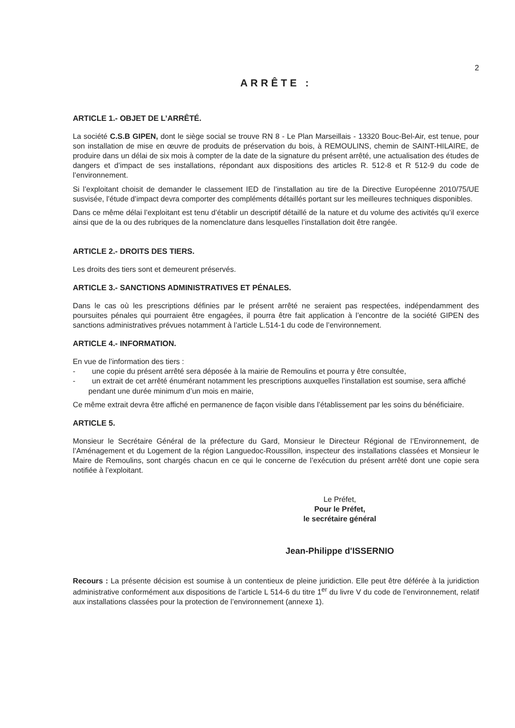2
ARRÊTE :
ARTICLE 1.- OBJET DE L’ARRÊTÉ.
La société C.S.B GIPEN, dont le siège social se trouve RN 8 - Le Plan Marseillais - 13320 Bouc-Bel-Air, est tenue, pour son installation de mise en œuvre de produits de préservation du bois, à REMOULINS, chemin de SAINT-HILAIRE, de produire dans un délai de six mois à compter de la date de la signature du présent arrêté, une actualisation des études de dangers et d’impact de ses installations, répondant aux dispositions des articles R. 512-8 et R 512-9 du code de l’environnement.
Si l’exploitant choisit de demander le classement IED de l’installation au tire de la Directive Européenne 2010/75/UE susvisée, l’étude d’impact devra comporter des compléments détaillés portant sur les meilleures techniques disponibles.
Dans ce même délai l’exploitant est tenu d’établir un descriptif détaillé de la nature et du volume des activités qu’il exerce ainsi que de la ou des rubriques de la nomenclature dans lesquelles l’installation doit être rangée.
ARTICLE 2.- DROITS DES TIERS.
Les droits des tiers sont et demeurent préservés.
ARTICLE 3.- SANCTIONS ADMINISTRATIVES ET PÉNALES.
Dans le cas où les prescriptions définies par le présent arrêté ne seraient pas respectées, indépendamment des poursuites pénales qui pourraient être engagées, il pourra être fait application à l’encontre de la société GIPEN des sanctions administratives prévues notamment à l’article L.514-1 du code de l’environnement.
ARTICLE 4.- INFORMATION.
En vue de l’information des tiers :
- une copie du présent arrêté sera déposée à la mairie de Remoulins et pourra y être consultée,
- un extrait de cet arrêté énumérant notamment les prescriptions auxquelles l’installation est soumise, sera affiché pendant une durée minimum d’un mois en mairie,
Ce même extrait devra être affiché en permanence de façon visible dans l’établissement par les soins du bénéficiaire.
ARTICLE 5.
Monsieur le Secrétaire Général de la préfecture du Gard, Monsieur le Directeur Régional de l’Environnement, de l’Aménagement et du Logement de la région Languedoc-Roussillon, inspecteur des installations classées et Monsieur le Maire de Remoulins, sont chargés chacun en ce qui le concerne de l’exécution du présent arrêté dont une copie sera notifiée à l’exploitant.
Le Préfet,
Pour le Préfet,
le secrétaire général
Jean-Philippe d'ISSERNIO
Recours : La présente décision est soumise à un contentieux de pleine juridiction. Elle peut être déférée à la juridiction administrative conformément aux dispositions de l’article L 514-6 du titre 1<sup>er</sup> du livre V du code de l’environnement, relatif aux installations classées pour la protection de l’environnement (annexe 1).